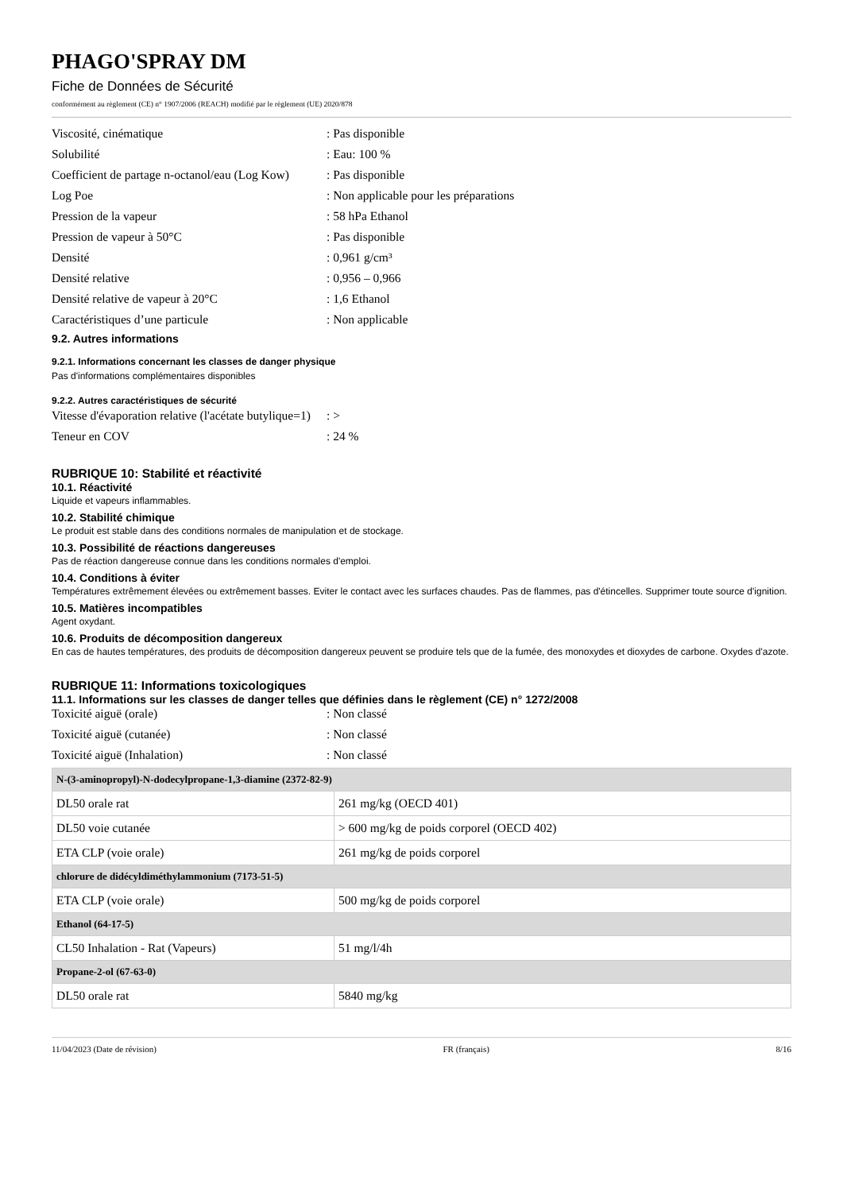PHAGO'SPRAY DM
Fiche de Données de Sécurité
conformément au règlement (CE) n° 1907/2006 (REACH) modifié par le règlement (UE) 2020/878
Viscosité, cinématique : Pas disponible
Solubilité : Eau: 100 %
Coefficient de partage n-octanol/eau (Log Kow)
: Pas disponible
Log Poe : Non applicable pour les préparations
Pression de la vapeur : 58 hPa Ethanol
Pression de vapeur à 50°C : Pas disponible
Densité : 0,961 g/cm³
Densité relative : 0,956 – 0,966
Densité relative de vapeur à 20°C : 1,6 Ethanol
Caractéristiques d’une particule : Non applicable
9.2. Autres informations
9.2.1. Informations concernant les classes de danger physique
Pas d'informations complémentaires disponibles
9.2.2. Autres caractéristiques de sécurité
Vitesse d'évaporation relative (l'acétate butylique=1)
: >
Teneur en COV : 24 %
RUBRIQUE 10: Stabilité et réactivité
10.1. Réactivité
Liquide et vapeurs inflammables.
10.2. Stabilité chimique
Le produit est stable dans des conditions normales de manipulation et de stockage.
10.3. Possibilité de réactions dangereuses
Pas de réaction dangereuse connue dans les conditions normales d'emploi.
10.4. Conditions à éviter
Températures extrêmement élevées ou extrêmement basses. Eviter le contact avec les surfaces chaudes. Pas de flammes, pas d'étincelles. Supprimer toute source d'ignition.
10.5. Matières incompatibles
Agent oxydant.
10.6. Produits de décomposition dangereux
En cas de hautes températures, des produits de décomposition dangereux peuvent se produire tels que de la fumée, des monoxydes et dioxydes de carbone. Oxydes d'azote.
RUBRIQUE 11: Informations toxicologiques
11.1. Informations sur les classes de danger telles que définies dans le règlement (CE) n° 1272/2008
Toxicité aiguë (orale) : Non classé
Toxicité aiguë (cutanée) : Non classé
Toxicité aiguë (Inhalation) : Non classé
| N-(3-aminopropyl)-N-dodecylpropane-1,3-diamine (2372-82-9) | |
| --- | --- |
| DL50 orale rat | 261 mg/kg (OECD 401) |
| DL50 voie cutanée | > 600 mg/kg de poids corporel (OECD 402) |
| ETA CLP (voie orale) | 261 mg/kg de poids corporel |
| chlorure de didécyldiméthylammonium (7173-51-5) | |
| ETA CLP (voie orale) | 500 mg/kg de poids corporel |
| Ethanol (64-17-5) | |
| CL50 Inhalation - Rat (Vapeurs) | 51 mg/l/4h |
| Propane-2-ol (67-63-0) | |
| DL50 orale rat | 5840 mg/kg |
11/04/2023 (Date de révision) FR (français) 8/16